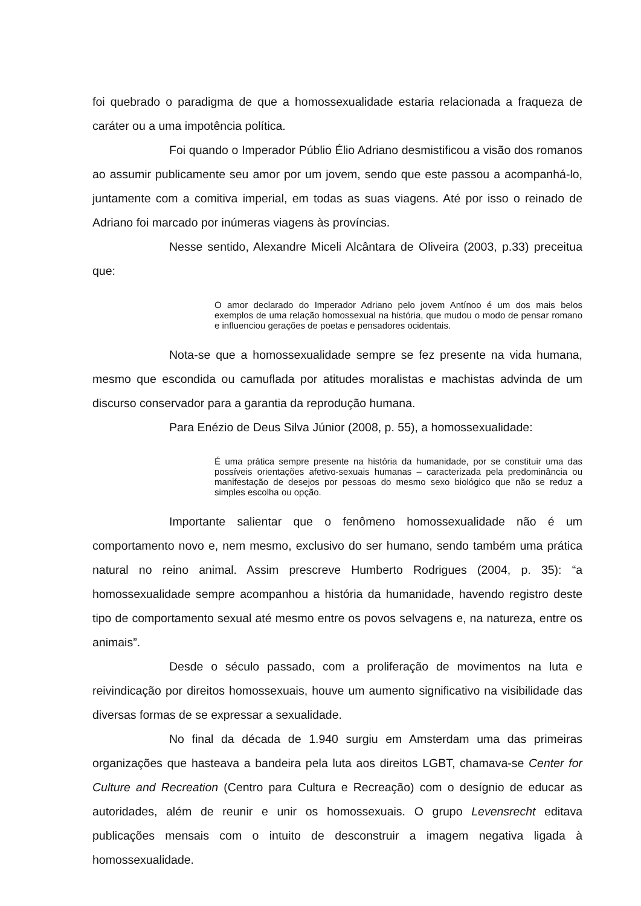foi quebrado o paradigma de que a homossexualidade estaria relacionada a fraqueza de caráter ou a uma impotência política.
Foi quando o Imperador Públio Élio Adriano desmistificou a visão dos romanos ao assumir publicamente seu amor por um jovem, sendo que este passou a acompanhá-lo, juntamente com a comitiva imperial, em todas as suas viagens. Até por isso o reinado de Adriano foi marcado por inúmeras viagens às províncias.
Nesse sentido, Alexandre Miceli Alcântara de Oliveira (2003, p.33) preceitua que:
O amor declarado do Imperador Adriano pelo jovem Antínoo é um dos mais belos exemplos de uma relação homossexual na história, que mudou o modo de pensar romano e influenciou gerações de poetas e pensadores ocidentais.
Nota-se que a homossexualidade sempre se fez presente na vida humana, mesmo que escondida ou camuflada por atitudes moralistas e machistas advinda de um discurso conservador para a garantia da reprodução humana.
Para Enézio de Deus Silva Júnior (2008, p. 55), a homossexualidade:
É uma prática sempre presente na história da humanidade, por se constituir uma das possíveis orientações afetivo-sexuais humanas – caracterizada pela predominância ou manifestação de desejos por pessoas do mesmo sexo biológico que não se reduz a simples escolha ou opção.
Importante salientar que o fenômeno homossexualidade não é um comportamento novo e, nem mesmo, exclusivo do ser humano, sendo também uma prática natural no reino animal. Assim prescreve Humberto Rodrigues (2004, p. 35): “a homossexualidade sempre acompanhou a história da humanidade, havendo registro deste tipo de comportamento sexual até mesmo entre os povos selvagens e, na natureza, entre os animais”.
Desde o século passado, com a proliferação de movimentos na luta e reivindicação por direitos homossexuais, houve um aumento significativo na visibilidade das diversas formas de se expressar a sexualidade.
No final da década de 1.940 surgiu em Amsterdam uma das primeiras organizações que hasteava a bandeira pela luta aos direitos LGBT, chamava-se Center for Culture and Recreation (Centro para Cultura e Recreação) com o desígnio de educar as autoridades, além de reunir e unir os homossexuais. O grupo Levensrecht editava publicações mensais com o intuito de desconstruir a imagem negativa ligada à homossexualidade.